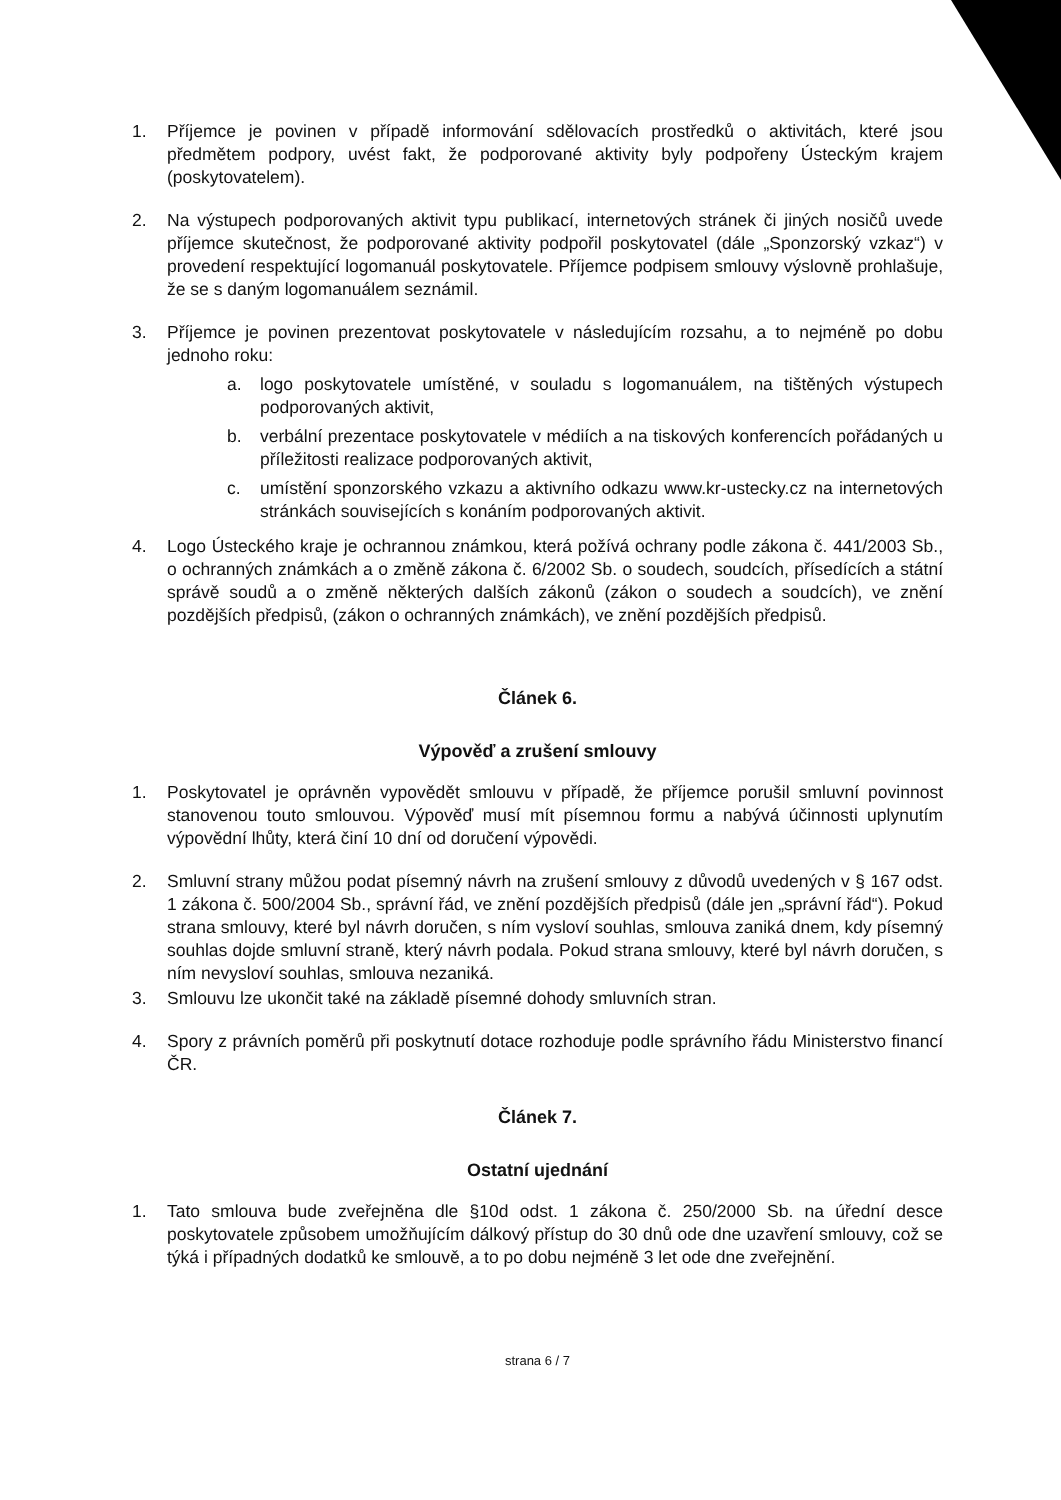1. Příjemce je povinen v případě informování sdělovacích prostředků o aktivitách, které jsou předmětem podpory, uvést fakt, že podporované aktivity byly podpořeny Ústeckým krajem (poskytovatelem).
2. Na výstupech podporovaných aktivit typu publikací, internetových stránek či jiných nosičů uvede příjemce skutečnost, že podporované aktivity podpořil poskytovatel (dále „Sponzorský vzkaz“) v provedení respektující logomanuál poskytovatele. Příjemce podpisem smlouvy výslovně prohlašuje, že se s daným logomanuálem seznámil.
3. Příjemce je povinen prezentovat poskytovatele v následujícím rozsahu, a to nejméně po dobu jednoho roku:
a. logo poskytovatele umístěné, v souladu s logomanuálem, na tištěných výstupech podporovaných aktivit,
b. verbální prezentace poskytovatele v médiích a na tiskových konferencích pořádaných u příležitosti realizace podporovaných aktivit,
c. umístění sponzorského vzkazu a aktivního odkazu www.kr-ustecky.cz na internetových stránkách souvisejících s konáním podporovaných aktivit.
4. Logo Ústeckého kraje je ochrannou známkou, která požívá ochrany podle zákona č. 441/2003 Sb., o ochranných známkách a o změně zákona č. 6/2002 Sb. o soudech, soudcích, přísedících a státní správě soudů a o změně některých dalších zákonů (zákon o soudech a soudcích), ve znění pozdějších předpisů, (zákon o ochranných známkách), ve znění pozdějších předpisů.
Článek 6.
Výpověď a zrušení smlouvy
1. Poskytovatel je oprávněn vypovědět smlouvu v případě, že příjemce porušil smluvní povinnost stanovenou touto smlouvou. Výpověď musí mít písemnou formu a nabývá účinnosti uplynutím výpovědní lhůty, která činí 10 dní od doručení výpovědi.
2. Smluvní strany můžou podat písemný návrh na zrušení smlouvy z důvodů uvedených v § 167 odst. 1 zákona č. 500/2004 Sb., správní řád, ve znění pozdějších předpisů (dále jen „správní řád“). Pokud strana smlouvy, které byl návrh doručen, s ním vysloví souhlas, smlouva zaniká dnem, kdy písemný souhlas dojde smluvní straně, který návrh podala. Pokud strana smlouvy, které byl návrh doručen, s ním nevysloví souhlas, smlouva nezaniká.
3. Smlouvu lze ukončit také na základě písemné dohody smluvních stran.
4. Spory z právních poměrů při poskytnutí dotace rozhoduje podle správního řádu Ministerstvo financí ČR.
Článek 7.
Ostatní ujednání
1. Tato smlouva bude zveřejněna dle §10d odst. 1 zákona č. 250/2000 Sb. na úřední desce poskytovatele způsobem umožňujícím dálkový přístup do 30 dnů ode dne uzavření smlouvy, což se týká i případných dodatků ke smlouvě, a to po dobu nejméně 3 let ode dne zveřejnění.
strana 6 / 7